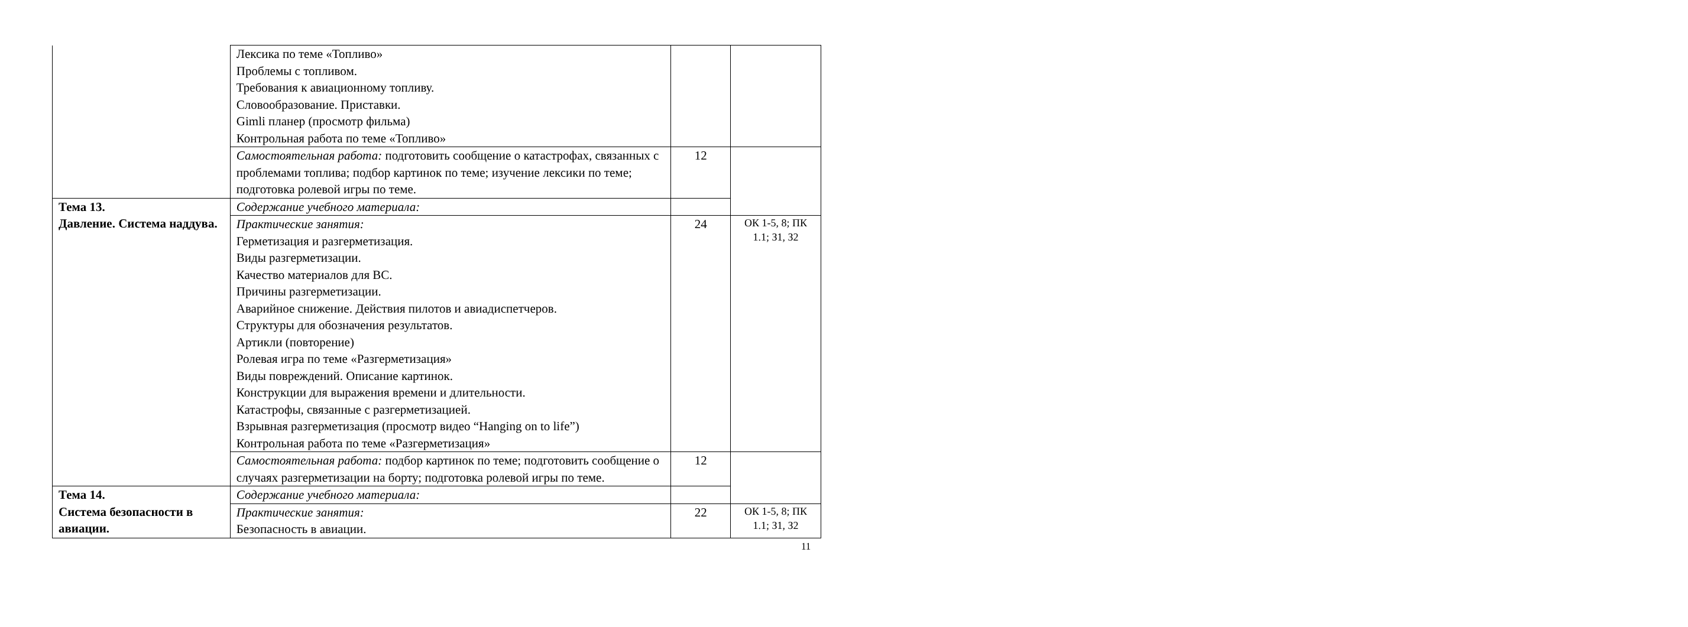| | Лексика по теме «Топливо» Проблемы с топливом. Требования к авиационному топливу. Словообразование. Приставки. Gimli планер (просмотр фильма) Контрольная работа по теме «Топливо» | | |
| | Самостоятельная работа: подготовить сообщение о катастрофах, связанных с проблемами топлива; подбор картинок по теме; изучение лексики по теме; подготовка ролевой игры по теме. | 12 | |
| Тема 13. Давление. Система наддува. | Содержание учебного материала: | | |
| | Практические занятия: Герметизация и разгерметизация. Виды разгерметизации. Качество материалов для ВС. Причины разгерметизации. Аварийное снижение. Действия пилотов и авиадиспетчеров. Структуры для обозначения результатов. Артикли (повторение) Ролевая игра по теме «Разгерметизация» Виды повреждений. Описание картинок. Конструкции для выражения времени и длительности. Катастрофы, связанные с разгерметизацией. Взрывная разгерметизация (просмотр видео “Hanging on to life”) Контрольная работа по теме «Разгерметизация» | 24 | ОК 1-5, 8; ПК 1.1; З1, З2 |
| | Самостоятельная работа: подбор картинок по теме; подготовить сообщение о случаях разгерметизации на борту; подготовка ролевой игры по теме. | 12 | |
| Тема 14. Система безопасности в авиации. | Содержание учебного материала: | | |
| | Практические занятия: Безопасность в авиации. | 22 | ОК 1-5, 8; ПК 1.1; З1, З2 |
11